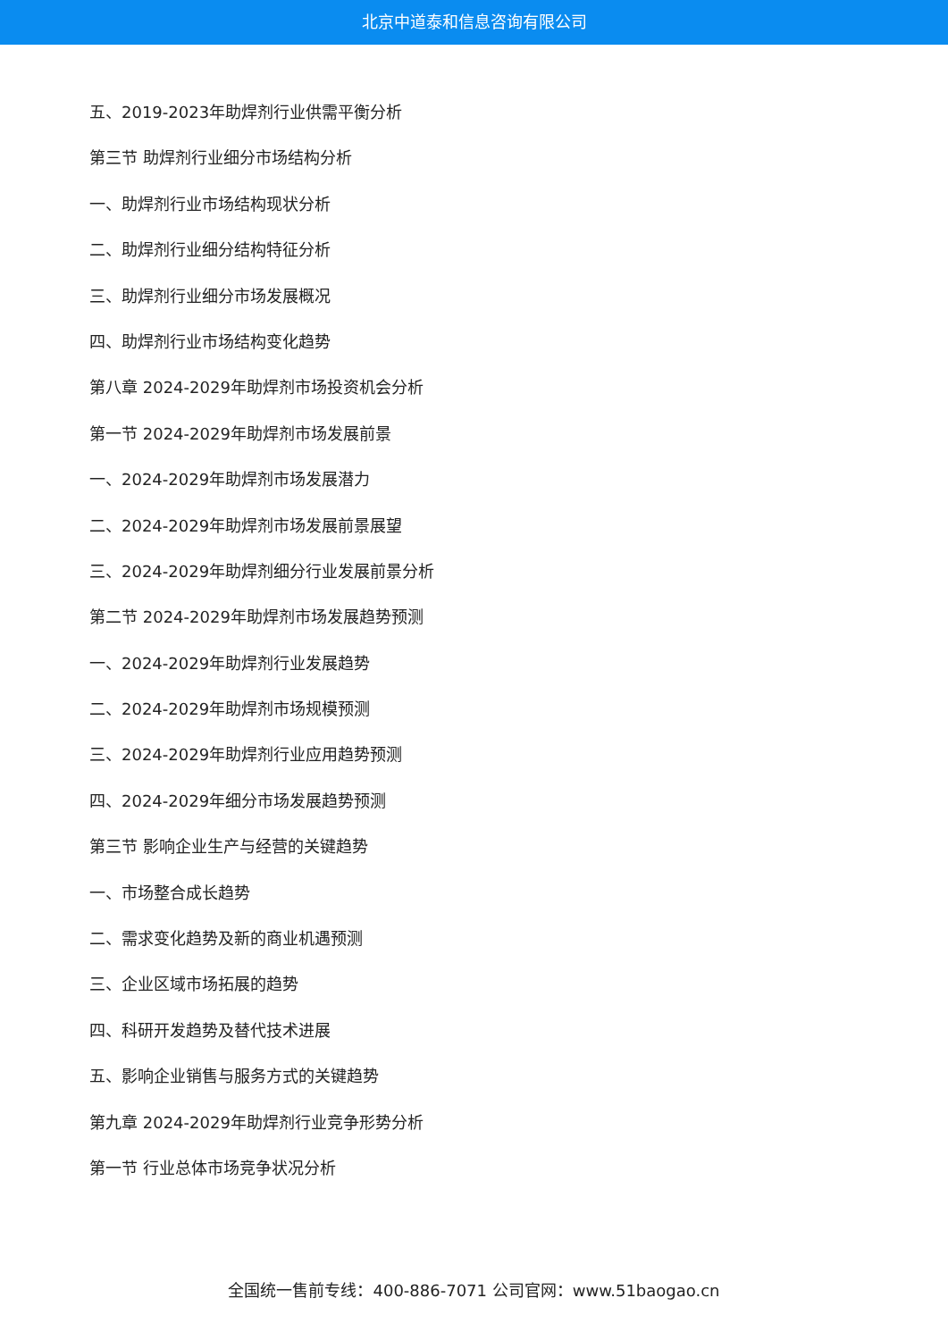北京中道泰和信息咨询有限公司
五、2019-2023年助焊剂行业供需平衡分析
第三节 助焊剂行业细分市场结构分析
一、助焊剂行业市场结构现状分析
二、助焊剂行业细分结构特征分析
三、助焊剂行业细分市场发展概况
四、助焊剂行业市场结构变化趋势
第八章 2024-2029年助焊剂市场投资机会分析
第一节 2024-2029年助焊剂市场发展前景
一、2024-2029年助焊剂市场发展潜力
二、2024-2029年助焊剂市场发展前景展望
三、2024-2029年助焊剂细分行业发展前景分析
第二节 2024-2029年助焊剂市场发展趋势预测
一、2024-2029年助焊剂行业发展趋势
二、2024-2029年助焊剂市场规模预测
三、2024-2029年助焊剂行业应用趋势预测
四、2024-2029年细分市场发展趋势预测
第三节 影响企业生产与经营的关键趋势
一、市场整合成长趋势
二、需求变化趋势及新的商业机遇预测
三、企业区域市场拓展的趋势
四、科研开发趋势及替代技术进展
五、影响企业销售与服务方式的关键趋势
第九章 2024-2029年助焊剂行业竞争形势分析
第一节 行业总体市场竞争状况分析
全国统一售前专线：400-886-7071 公司官网：www.51baogao.cn